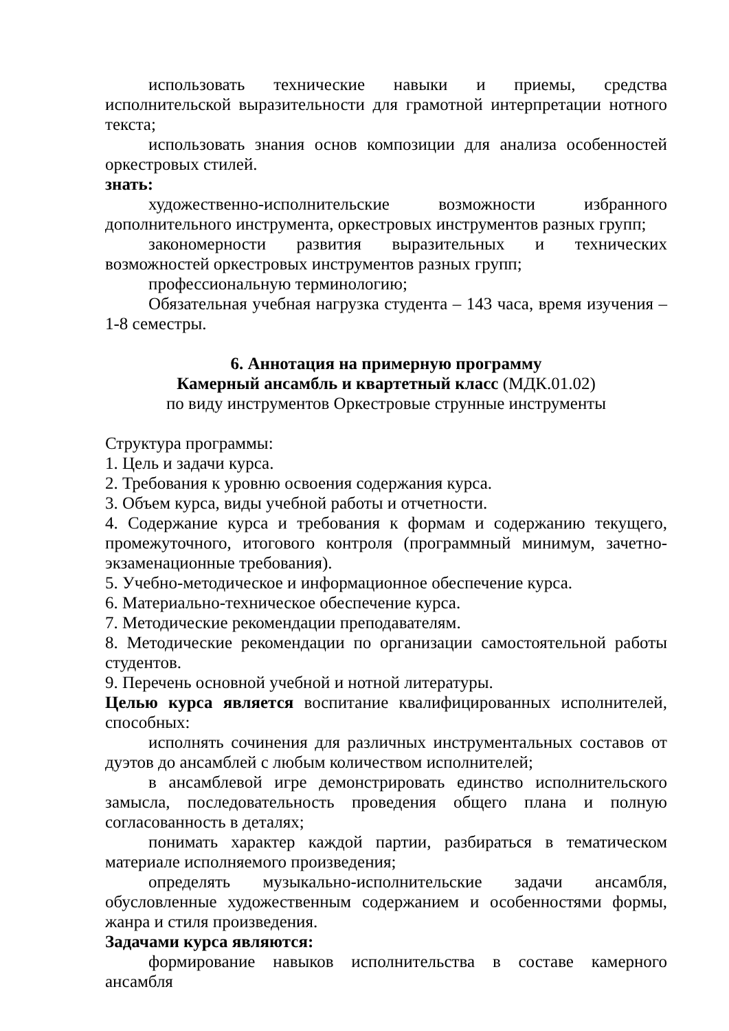использовать технические навыки и приемы, средства исполнительской выразительности для грамотной интерпретации нотного текста;
использовать знания основ композиции для анализа особенностей оркестровых стилей.
знать:
художественно-исполнительские возможности избранного дополнительного инструмента, оркестровых инструментов разных групп;
закономерности развития выразительных и технических возможностей оркестровых инструментов разных групп;
профессиональную терминологию;
Обязательная учебная нагрузка студента – 143 часа, время изучения – 1-8 семестры.
6. Аннотация на примерную программу
Камерный ансамбль и квартетный класс (МДК.01.02)
по виду инструментов Оркестровые струнные инструменты
Структура программы:
1. Цель и задачи курса.
2. Требования к уровню освоения содержания курса.
3. Объем курса, виды учебной работы и отчетности.
4. Содержание курса и требования к формам и содержанию текущего, промежуточного, итогового контроля (программный минимум, зачетно-экзаменационные требования).
5. Учебно-методическое и информационное обеспечение курса.
6. Материально-техническое обеспечение курса.
7. Методические рекомендации преподавателям.
8. Методические рекомендации по организации самостоятельной работы студентов.
9. Перечень основной учебной и нотной литературы.
Целью курса является воспитание квалифицированных исполнителей, способных:
исполнять сочинения для различных инструментальных составов от дуэтов до ансамблей с любым количеством исполнителей;
в ансамблевой игре демонстрировать единство исполнительского замысла, последовательность проведения общего плана и полную согласованность в деталях;
понимать характер каждой партии, разбираться в тематическом материале исполняемого произведения;
определять музыкально-исполнительские задачи ансамбля, обусловленные художественным содержанием и особенностями формы, жанра и стиля произведения.
Задачами курса являются:
формирование навыков исполнительства в составе камерного ансамбля